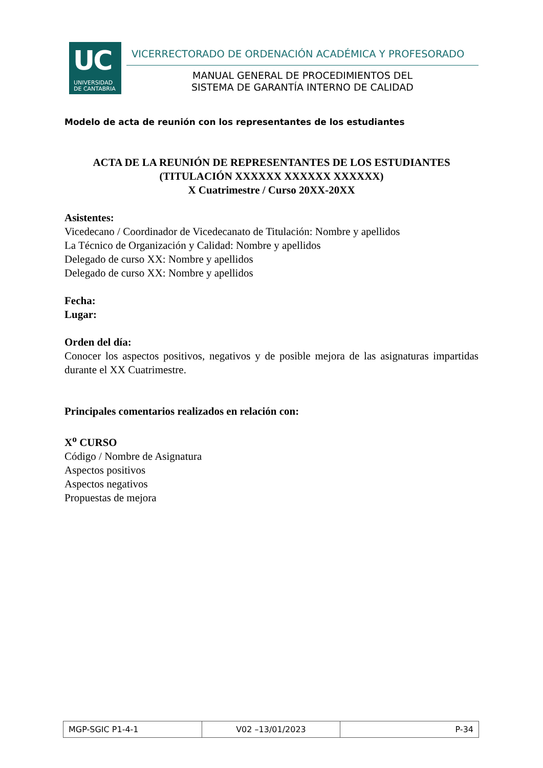UC
UNIVERSIDAD
DE CANTABRIA
VICERRECTORADO DE ORDENACIÓN ACADÉMICA Y PROFESORADO
MANUAL GENERAL DE PROCEDIMIENTOS DEL
SISTEMA DE GARANTÍA INTERNO DE CALIDAD
Modelo de acta de reunión con los representantes de los estudiantes
ACTA DE LA REUNIÓN DE REPRESENTANTES DE LOS ESTUDIANTES
(TITULACIÓN XXXXXX XXXXXX XXXXXX)
X Cuatrimestre / Curso 20XX-20XX
Asistentes:
Vicedecano / Coordinador de Vicedecanato de Titulación: Nombre y apellidos
La Técnico de Organización y Calidad: Nombre y apellidos
Delegado de curso XX: Nombre y apellidos
Delegado de curso XX: Nombre y apellidos
Fecha:
Lugar:
Orden del día:
Conocer los aspectos positivos, negativos y de posible mejora de las asignaturas impartidas durante el XX Cuatrimestre.
Principales comentarios realizados en relación con:
X<sup>o</sup> CURSO
Código / Nombre de Asignatura
Aspectos positivos
Aspectos negativos
Propuestas de mejora
| MGP-SGIC P1-4-1 | V02 –13/01/2023 | P-34 |